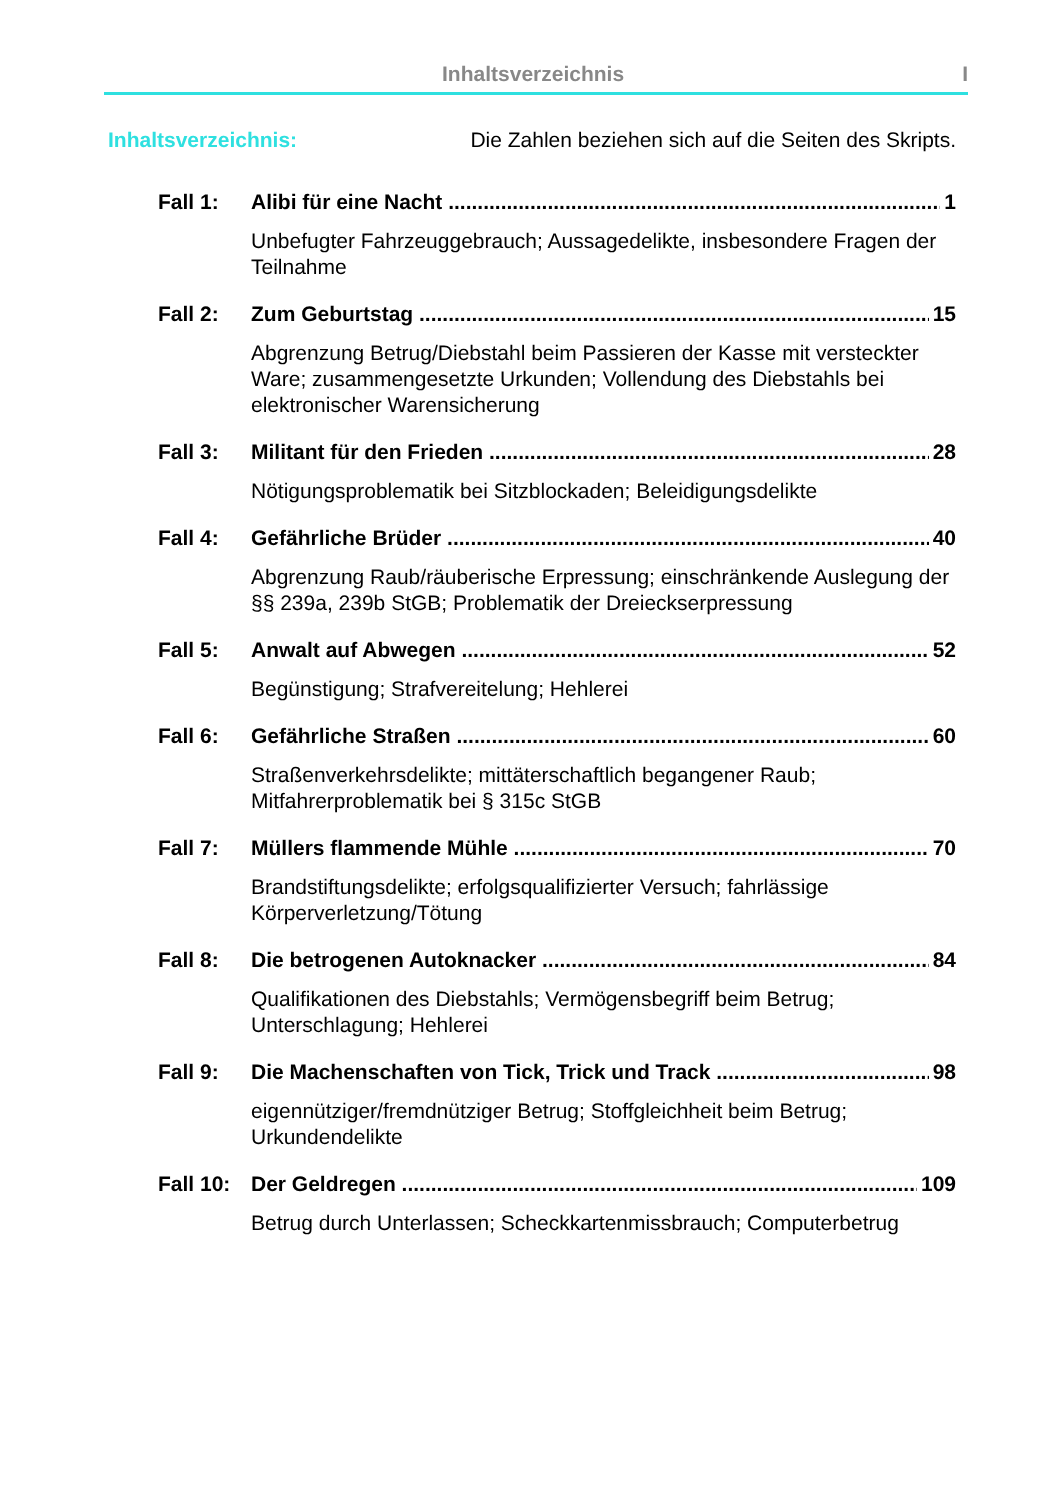Inhaltsverzeichnis I
Inhaltsverzeichnis: Die Zahlen beziehen sich auf die Seiten des Skripts.
Fall 1: Alibi für eine Nacht 1
Unbefugter Fahrzeuggebrauch; Aussagedelikte, insbesondere Fragen der Teilnahme
Fall 2: Zum Geburtstag 15
Abgrenzung Betrug/Diebstahl beim Passieren der Kasse mit versteckter Ware; zusammengesetzte Urkunden; Vollendung des Diebstahls bei elektronischer Warensicherung
Fall 3: Militant für den Frieden 28
Nötigungsproblematik bei Sitzblockaden; Beleidigungsdelikte
Fall 4: Gefährliche Brüder 40
Abgrenzung Raub/räuberische Erpressung; einschränkende Auslegung der §§ 239a, 239b StGB; Problematik der Dreieckserpressung
Fall 5: Anwalt auf Abwegen 52
Begünstigung; Strafvereitelung; Hehlerei
Fall 6: Gefährliche Straßen 60
Straßenverkehrsdelikte; mittäterschaftlich begangener Raub; Mitfahrerproblematik bei § 315c StGB
Fall 7: Müllers flammende Mühle 70
Brandstiftungsdelikte; erfolgsqualifizierter Versuch; fahrlässige Körperverletzung/Tötung
Fall 8: Die betrogenen Autoknacker 84
Qualifikationen des Diebstahls; Vermögensbegriff beim Betrug; Unterschlagung; Hehlerei
Fall 9: Die Machenschaften von Tick, Trick und Track 98
eigennütziger/fremdnütziger Betrug; Stoffgleichheit beim Betrug; Urkundendelikte
Fall 10: Der Geldregen 109
Betrug durch Unterlassen; Scheckkartenmissbrauch; Computerbetrug